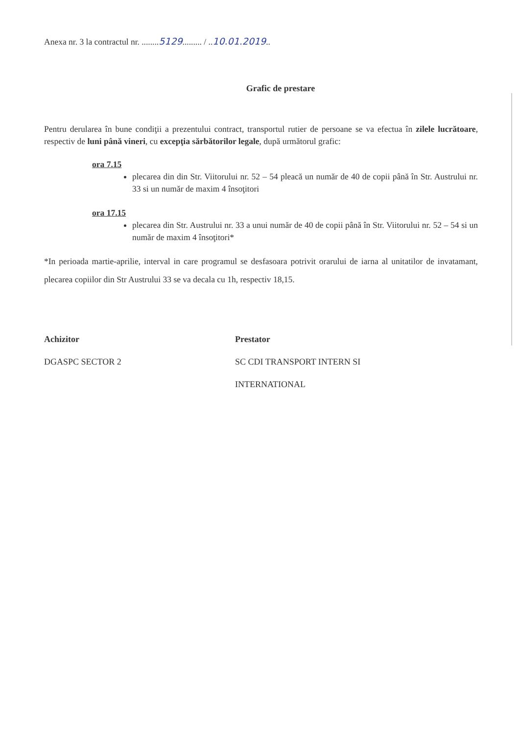Anexa nr. 3 la contractul nr. ........5129......... / ..10.01.2019..
Grafic de prestare
Pentru derularea în bune condiţii a prezentului contract, transportul rutier de persoane se va efectua în zilele lucrătoare, respectiv de luni până vineri, cu excepţia sărbătorilor legale, după următorul grafic:
ora 7.15
plecarea din din Str. Viitorului nr. 52 – 54 pleacă un număr de 40 de copii până în Str. Austrului nr. 33 si un număr de maxim 4 însoţitori
ora 17.15
plecarea din Str. Austrului nr. 33 a unui număr de 40 de copii până în Str. Viitorului nr. 52 – 54 si un număr de maxim 4 însoţitori*
*In perioada martie-aprilie, interval in care programul se desfasoara potrivit orarului de iarna al unitatilor de invatamant, plecarea copiilor din Str Austrului 33 se va decala cu 1h, respectiv 18,15.
Achizitor
DGASPC SECTOR 2
Prestator
SC CDI TRANSPORT INTERN SI INTERNATIONAL